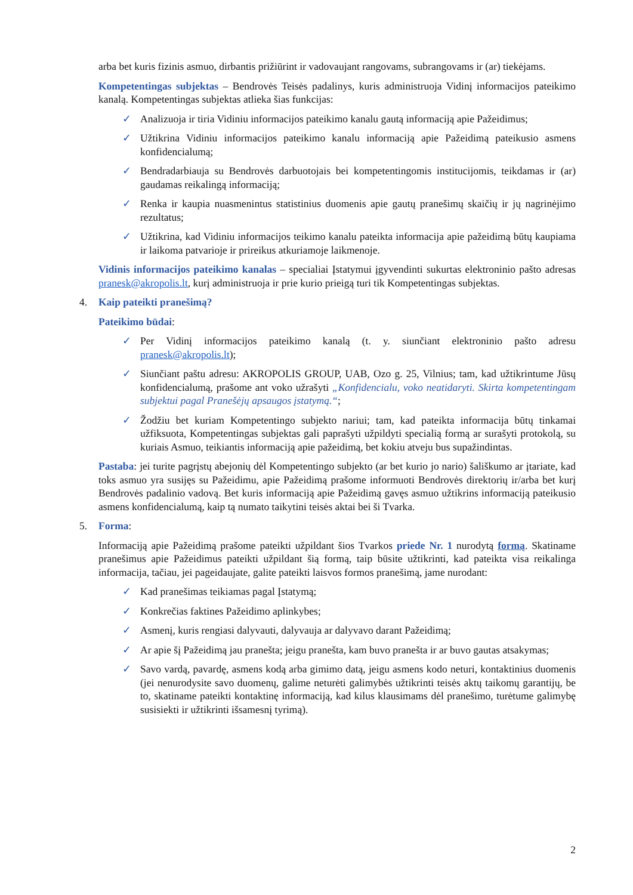arba bet kuris fizinis asmuo, dirbantis prižiūrint ir vadovaujant rangovams, subrangovams ir (ar) tiekėjams.
Kompetentingas subjektas – Bendrovės Teisės padalinys, kuris administruoja Vidinį informacijos pateikimo kanalą. Kompetentingas subjektas atlieka šias funkcijas:
✓ Analizuoja ir tiria Vidiniu informacijos pateikimo kanalu gautą informaciją apie Pažeidimus;
✓ Užtikrina Vidiniu informacijos pateikimo kanalu informaciją apie Pažeidimą pateikusio asmens konfidencialumą;
✓ Bendradarbiauja su Bendrovės darbuotojais bei kompetentingomis institucijomis, teikdamas ir (ar) gaudamas reikalingą informaciją;
✓ Renka ir kaupia nuasmenintus statistinius duomenis apie gautų pranešimų skaičių ir jų nagrinėjimo rezultatus;
✓ Užtikrina, kad Vidiniu informacijos teikimo kanalu pateikta informacija apie pažeidimą būtų kaupiama ir laikoma patvarioje ir prireikus atkuriamoje laikmenoje.
Vidinis informacijos pateikimo kanalas – specialiai Įstatymui įgyvendinti sukurtas elektroninio pašto adresas pranesk@akropolis.lt, kurį administruoja ir prie kurio prieigą turi tik Kompetentingas subjektas.
4. Kaip pateikti pranešimą?
Pateikimo būdai:
✓ Per Vidinį informacijos pateikimo kanalą (t. y. siunčiant elektroninio pašto adresu pranesk@akropolis.lt);
✓ Siunčiant paštu adresu: AKROPOLIS GROUP, UAB, Ozo g. 25, Vilnius; tam, kad užtikrintume Jūsų konfidencialumą, prašome ant voko užrašyti „Konfidencialu, voko neatidaryti. Skirta kompetentingam subjektui pagal Pranešėjų apsaugos įstatymą.“;
✓ Žodžiu bet kuriam Kompetentingo subjekto nariui; tam, kad pateikta informacija būtų tinkamai užfiksuota, Kompetentingas subjektas gali paprašyti užpildyti specialią formą ar surašyti protokolą, su kuriais Asmuo, teikiantis informaciją apie pažeidimą, bet kokiu atveju bus supažindintas.
Pastaba: jei turite pagrįstų abejonių dėl Kompetentingo subjekto (ar bet kurio jo nario) šališkumo ar įtariate, kad toks asmuo yra susijęs su Pažeidimu, apie Pažeidimą prašome informuoti Bendrovės direktorių ir/arba bet kurį Bendrovės padalinio vadovą. Bet kuris informaciją apie Pažeidimą gavęs asmuo užtikrins informaciją pateikusio asmens konfidencialumą, kaip tą numato taikytini teisės aktai bei ši Tvarka.
5. Forma:
Informaciją apie Pažeidimą prašome pateikti užpildant šios Tvarkos priede Nr. 1 nurodytą formą. Skatiname pranešimus apie Pažeidimus pateikti užpildant šią formą, taip būsite užtikrinti, kad pateikta visa reikalinga informacija, tačiau, jei pageidaujate, galite pateikti laisvos formos pranešimą, jame nurodant:
✓ Kad pranešimas teikiamas pagal Įstatymą;
✓ Konkrečias faktines Pažeidimo aplinkybes;
✓ Asmenį, kuris rengiasi dalyvauti, dalyvauja ar dalyvavo darant Pažeidimą;
✓ Ar apie šį Pažeidimą jau pranešta; jeigu pranešta, kam buvo pranešta ir ar buvo gautas atsakymas;
✓ Savo vardą, pavardę, asmens kodą arba gimimo datą, jeigu asmens kodo neturi, kontaktinius duomenis (jei nenurodysite savo duomenų, galime neturėti galimybės užtikrinti teisės aktų taikomų garantijų, be to, skatiname pateikti kontaktinę informaciją, kad kilus klausimams dėl pranešimo, turėtume galimybę susisiekti ir užtikrinti išsamesnį tyrimą).
2